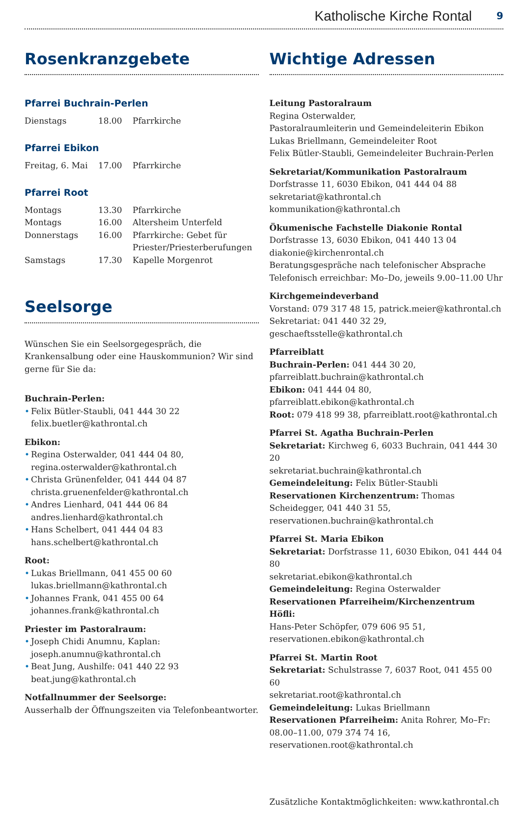Katholische Kirche Rontal 9
Rosenkranzgebete
Pfarrei Buchrain-Perlen
| Dienstags | 18.00 | Pfarrkirche |
Pfarrei Ebikon
| Freitag, 6. Mai | 17.00 | Pfarrkirche |
Pfarrei Root
| Montags | 13.30 | Pfarrkirche |
| Montags | 16.00 | Altersheim Unterfeld |
| Donnerstags | 16.00 | Pfarrkirche: Gebet für Priester/Priesterberufungen |
| Samstags | 17.30 | Kapelle Morgenrot |
Seelsorge
Wünschen Sie ein Seelsorgegespräch, die Krankensalbung oder eine Hauskommunion? Wir sind gerne für Sie da:
Buchrain-Perlen:
• Felix Bütler-Staubli, 041 444 30 22
felix.buetler@kathrontal.ch
Ebikon:
• Regina Osterwalder, 041 444 04 80,
regina.osterwalder@kathrontal.ch
• Christa Grünenfelder, 041 444 04 87
christa.gruenenfelder@kathrontal.ch
• Andres Lienhard, 041 444 06 84
andres.lienhard@kathrontal.ch
• Hans Schelbert, 041 444 04 83
hans.schelbert@kathrontal.ch
Root:
• Lukas Briellmann, 041 455 00 60
lukas.briellmann@kathrontal.ch
• Johannes Frank, 041 455 00 64
johannes.frank@kathrontal.ch
Priester im Pastoralraum:
• Joseph Chidi Anumnu, Kaplan:
joseph.anumnu@kathrontal.ch
• Beat Jung, Aushilfe: 041 440 22 93
beat.jung@kathrontal.ch
Notfallnummer der Seelsorge:
Ausserhalb der Öffnungszeiten via Telefonbeantworter.
Wichtige Adressen
Leitung Pastoralraum
Regina Osterwalder,
Pastoralraumleiterin und Gemeindeleiterin Ebikon
Lukas Briellmann, Gemeindeleiter Root
Felix Bütler-Staubli, Gemeindeleiter Buchrain-Perlen
Sekretariat/Kommunikation Pastoralraum
Dorfstrasse 11, 6030 Ebikon, 041 444 04 88
sekretariat@kathrontal.ch
kommunikation@kathrontal.ch
Ökumenische Fachstelle Diakonie Rontal
Dorfstrasse 13, 6030 Ebikon, 041 440 13 04
diakonie@kirchenrontal.ch
Beratungsgespräche nach telefonischer Absprache
Telefonisch erreichbar: Mo–Do, jeweils 9.00–11.00 Uhr
Kirchgemeindeverband
Vorstand: 079 317 48 15, patrick.meier@kathrontal.ch
Sekretariat: 041 440 32 29, geschaeftsstelle@kathrontal.ch
Pfarreiblatt
Buchrain-Perlen: 041 444 30 20,
pfarreiblatt.buchrain@kathrontal.ch
Ebikon: 041 444 04 80, pfarreiblatt.ebikon@kathrontal.ch
Root: 079 418 99 38, pfarreiblatt.root@kathrontal.ch
Pfarrei St. Agatha Buchrain-Perlen
Sekretariat: Kirchweg 6, 6033 Buchrain, 041 444 30 20
sekretariat.buchrain@kathrontal.ch
Gemeindeleitung: Felix Bütler-Staubli
Reservationen Kirchenzentrum: Thomas Scheidegger, 041 440 31 55, reservationen.buchrain@kathrontal.ch
Pfarrei St. Maria Ebikon
Sekretariat: Dorfstrasse 11, 6030 Ebikon, 041 444 04 80
sekretariat.ebikon@kathrontal.ch
Gemeindeleitung: Regina Osterwalder
Reservationen Pfarreiheim/Kirchenzentrum Höfli:
Hans-Peter Schöpfer, 079 606 95 51,
reservationen.ebikon@kathrontal.ch
Pfarrei St. Martin Root
Sekretariat: Schulstrasse 7, 6037 Root, 041 455 00 60
sekretariat.root@kathrontal.ch
Gemeindeleitung: Lukas Briellmann
Reservationen Pfarreiheim: Anita Rohrer, Mo–Fr: 08.00–11.00, 079 374 74 16, reservationen.root@kathrontal.ch
Zusätzliche Kontaktmöglichkeiten: www.kathrontal.ch